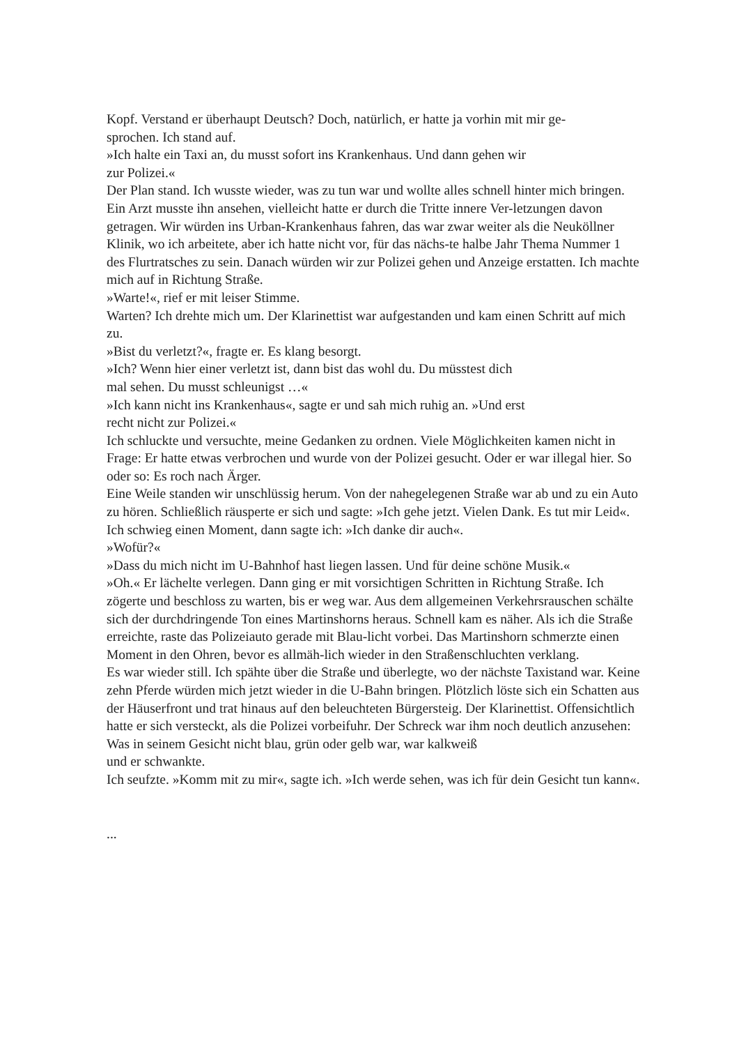Kopf. Verstand er überhaupt Deutsch? Doch, natürlich, er hatte ja vorhin mit mir ge-
sprochen. Ich stand auf.
»Ich halte ein Taxi an, du musst sofort ins Krankenhaus. Und dann gehen wir
zur Polizei.«
Der Plan stand. Ich wusste wieder, was zu tun war und wollte alles schnell hinter mich bringen. Ein Arzt musste ihn ansehen, vielleicht hatte er durch die Tritte innere Ver-letzungen davon getragen. Wir würden ins Urban-Krankenhaus fahren, das war zwar weiter als die Neuköllner Klinik, wo ich arbeitete, aber ich hatte nicht vor, für das nächs-te halbe Jahr Thema Nummer 1 des Flurtratsches zu sein. Danach würden wir zur Polizei gehen und Anzeige erstatten. Ich machte mich auf in Richtung Straße.
»Warte!«, rief er mit leiser Stimme.
Warten? Ich drehte mich um. Der Klarinettist war aufgestanden und kam einen Schritt auf mich zu.
»Bist du verletzt?«, fragte er. Es klang besorgt.
»Ich? Wenn hier einer verletzt ist, dann bist das wohl du. Du müsstest dich
mal sehen. Du musst schleunigst …«
»Ich kann nicht ins Krankenhaus«, sagte er und sah mich ruhig an. »Und erst
recht nicht zur Polizei.«
Ich schluckte und versuchte, meine Gedanken zu ordnen. Viele Möglichkeiten kamen nicht in Frage: Er hatte etwas verbrochen und wurde von der Polizei gesucht. Oder er war illegal hier. So oder so: Es roch nach Ärger.
Eine Weile standen wir unschlüssig herum. Von der nahegelegenen Straße war ab und zu ein Auto zu hören. Schließlich räusperte er sich und sagte: »Ich gehe jetzt. Vielen Dank. Es tut mir Leid«.
Ich schwieg einen Moment, dann sagte ich: »Ich danke dir auch«.
»Wofür?«
»Dass du mich nicht im U-Bahnhof hast liegen lassen. Und für deine schöne Musik.«
»Oh.« Er lächelte verlegen. Dann ging er mit vorsichtigen Schritten in Richtung Straße. Ich zögerte und beschloss zu warten, bis er weg war. Aus dem allgemeinen Verkehrsrauschen schälte sich der durchdringende Ton eines Martinshorns heraus. Schnell kam es näher. Als ich die Straße erreichte, raste das Polizeiauto gerade mit Blau-licht vorbei. Das Martinshorn schmerzte einen Moment in den Ohren, bevor es allmäh-lich wieder in den Straßenschluchten verklang.
Es war wieder still. Ich spähte über die Straße und überlegte, wo der nächste Taxistand war. Keine zehn Pferde würden mich jetzt wieder in die U-Bahn bringen. Plötzlich löste sich ein Schatten aus der Häuserfront und trat hinaus auf den beleuchteten Bürgersteig. Der Klarinettist. Offensichtlich hatte er sich versteckt, als die Polizei vorbeifuhr. Der Schreck war ihm noch deutlich anzusehen: Was in seinem Gesicht nicht blau, grün oder gelb war, war kalkweiß
und er schwankte.
Ich seufzte. »Komm mit zu mir«, sagte ich. »Ich werde sehen, was ich für dein Gesicht tun kann«.
...